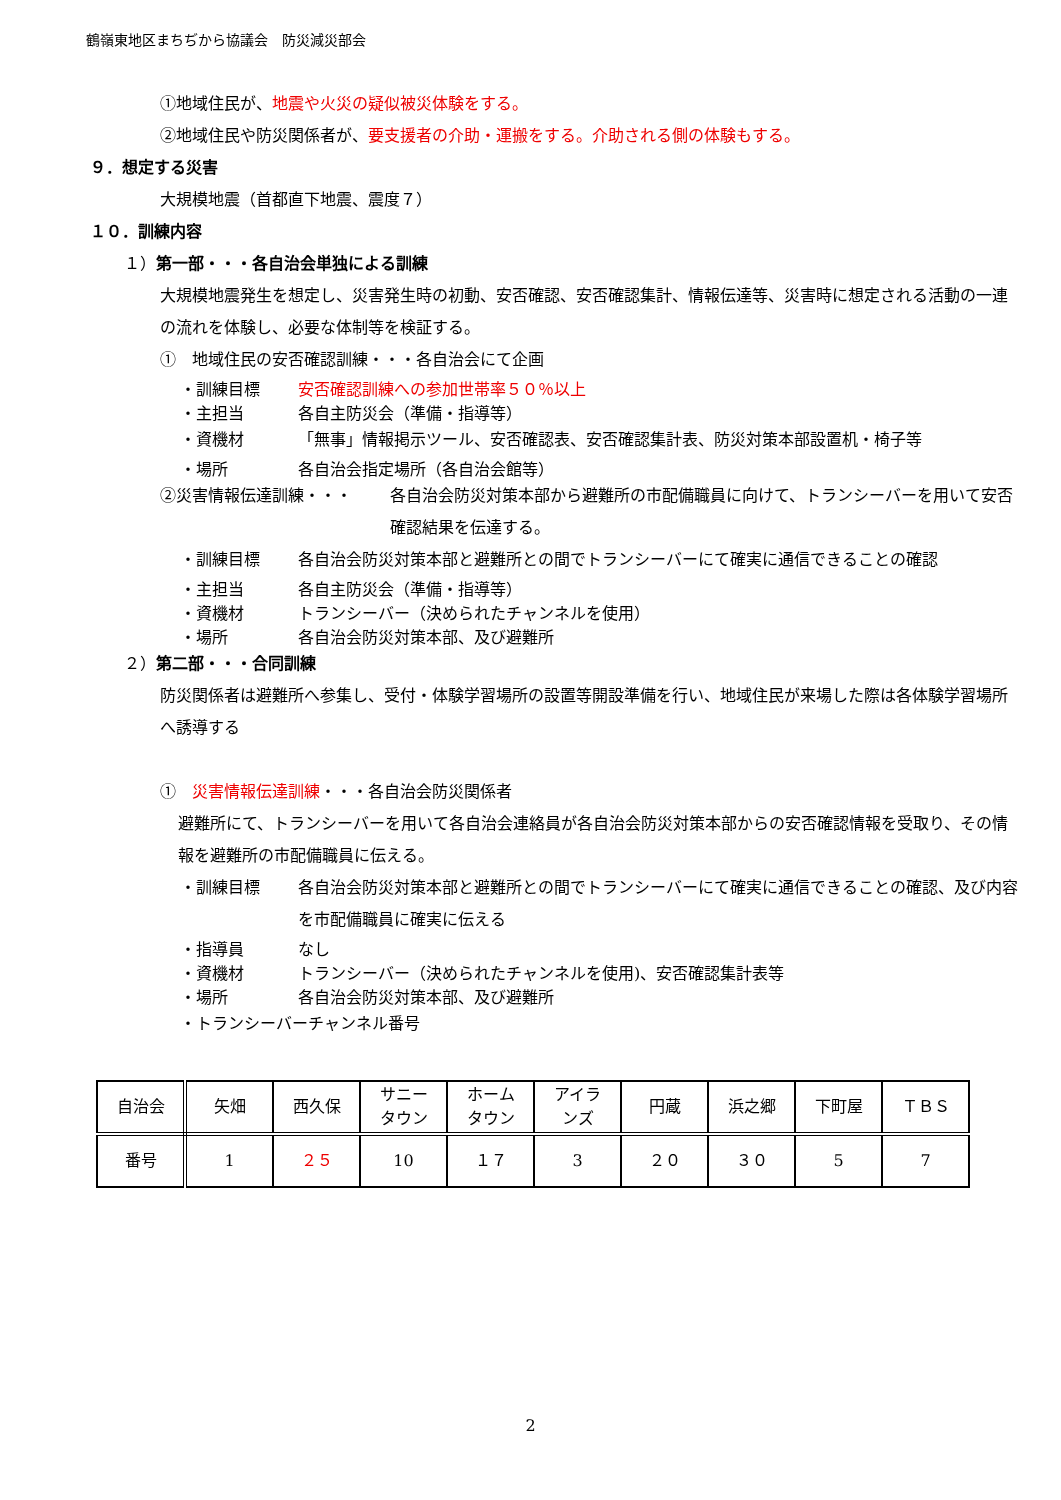鶴嶺東地区まちぢから協議会　防災減災部会
①地域住民が、地震や火災の疑似被災体験をする。
②地域住民や防災関係者が、要支援者の介助・運搬をする。介助される側の体験もする。
９．想定する災害
大規模地震（首都直下地震、震度７）
１０．訓練内容
１）第一部・・・各自治会単独による訓練
大規模地震発生を想定し、災害発生時の初動、安否確認、安否確認集計、情報伝達等、災害時に想定される活動の一連の流れを体験し、必要な体制等を検証する。
①　地域住民の安否確認訓練・・・各自治会にて企画
・訓練目標 安否確認訓練への参加世帯率５０％以上
・主担当 各自主防災会（準備・指導等）
・資機材 「無事」情報掲示ツール、安否確認表、安否確認集計表、防災対策本部設置机・椅子等
・場所 各自治会指定場所（各自治会館等）
②災害情報伝達訓練・・・ 各自治会防災対策本部から避難所の市配備職員に向けて、トランシーバーを用いて安否確認結果を伝達する。
・訓練目標 各自治会防災対策本部と避難所との間でトランシーバーにて確実に通信できることの確認
・主担当 各自主防災会（準備・指導等）
・資機材 トランシーバー（決められたチャンネルを使用）
・場所 各自治会防災対策本部、及び避難所
２）第二部・・・合同訓練
防災関係者は避難所へ参集し、受付・体験学習場所の設置等開設準備を行い、地域住民が来場した際は各体験学習場所へ誘導する
①　災害情報伝達訓練・・・各自治会防災関係者
避難所にて、トランシーバーを用いて各自治会連絡員が各自治会防災対策本部からの安否確認情報を受取り、その情報を避難所の市配備職員に伝える。
・訓練目標 各自治会防災対策本部と避難所との間でトランシーバーにて確実に通信できることの確認、及び内容を市配備職員に確実に伝える
・指導員 なし
・資機材 トランシーバー（決められたチャンネルを使用)、安否確認集計表等
・場所 各自治会防災対策本部、及び避難所
・トランシーバーチャンネル番号
| 自治会 | 矢畑 | 西久保 | サニー タウン | ホーム タウン | アイラ ンズ | 円蔵 | 浜之郷 | 下町屋 | ＴＢＳ |
| 番号 | 1 | ２５ | 10 | １７ | 3 | ２０ | ３０ | 5 | 7 |
2